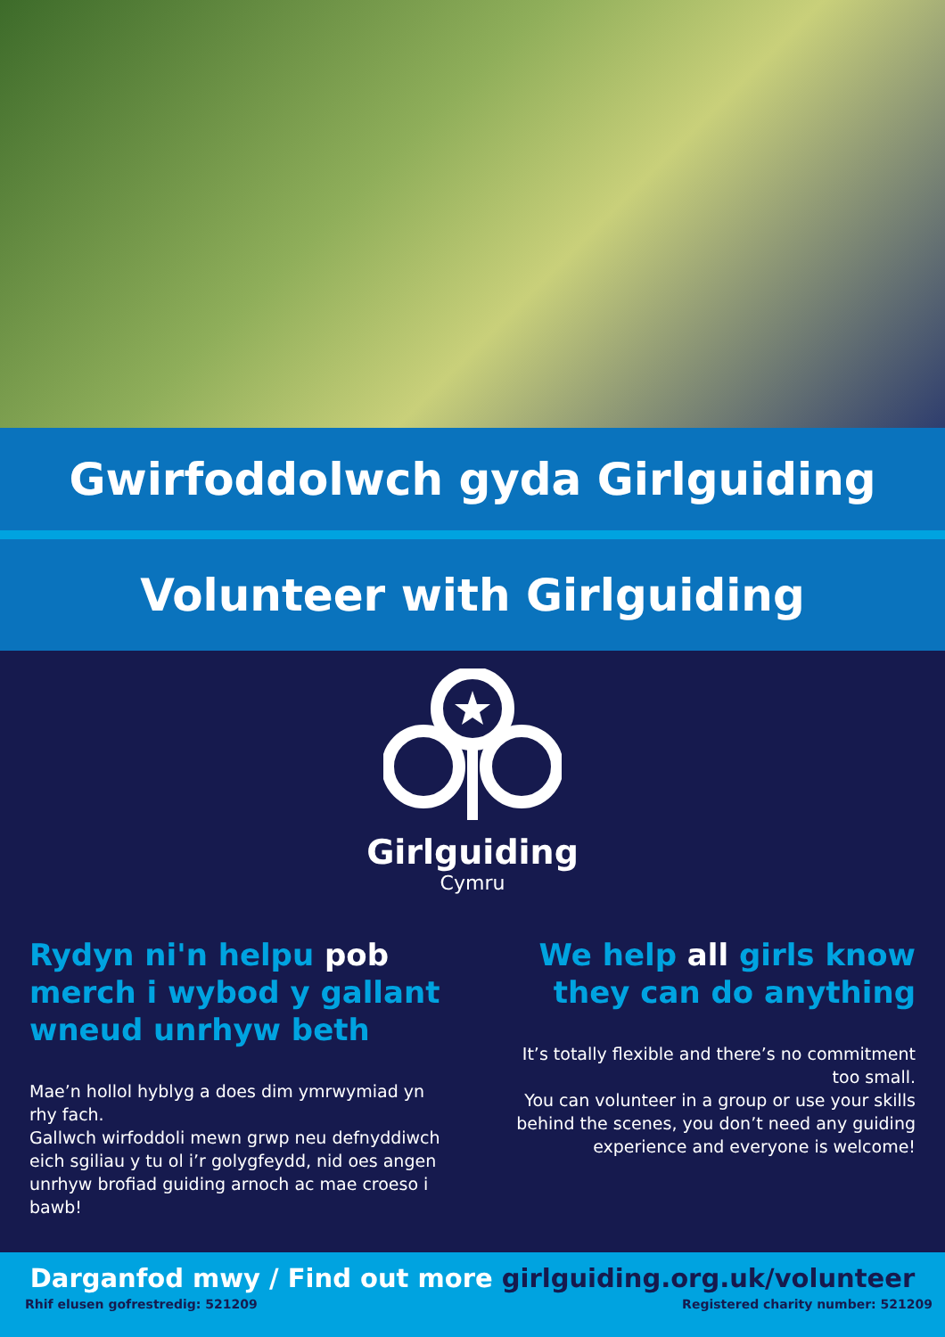Gwirfoddolwch gyda Girlguiding
Volunteer with Girlguiding
Girlguiding
Cymru
Rydyn ni'n helpu pob merch i wybod y gallant wneud unrhyw beth
Mae’n hollol hyblyg a does dim ymrwymiad yn rhy fach.
Gallwch wirfoddoli mewn grwp neu defnyddiwch eich sgiliau y tu ol i’r golygfeydd, nid oes angen unrhyw brofiad guiding arnoch ac mae croeso i bawb!
We help all girls know they can do anything
It’s totally flexible and there’s no commitment too small.
You can volunteer in a group or use your skills behind the scenes, you don’t need any guiding experience and everyone is welcome!
Darganfod mwy / Find out more girlguiding.org.uk/volunteer
Rhif elusen gofrestredig: 521209 Registered charity number: 521209